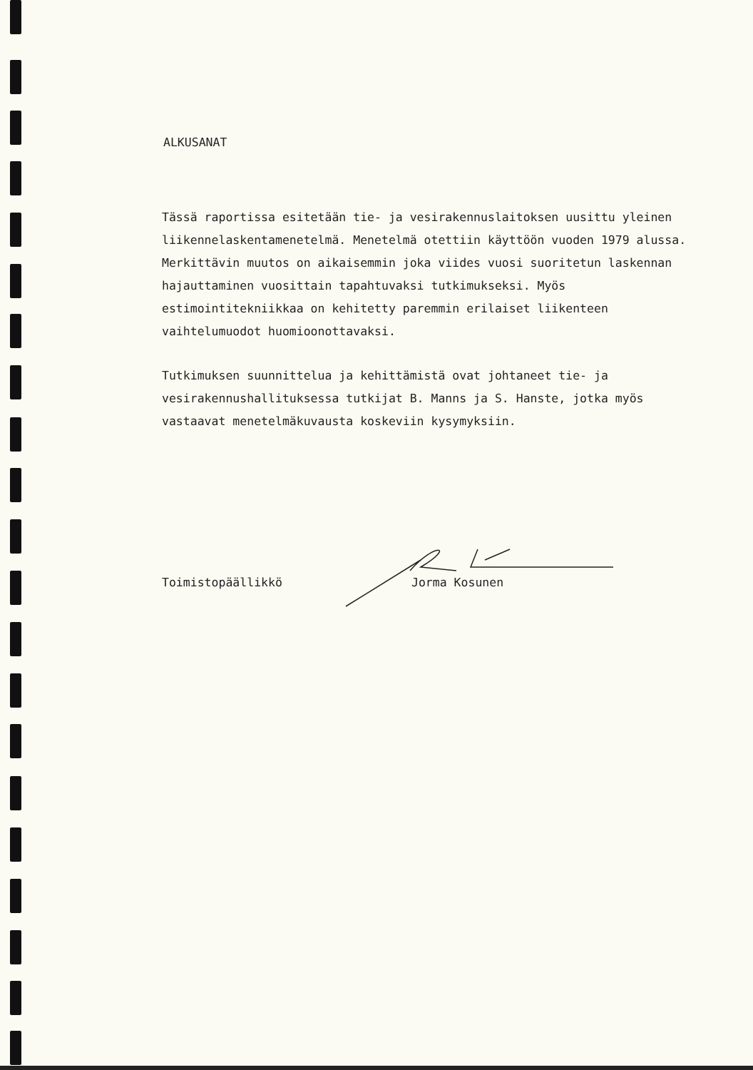ALKUSANAT
Tässä raportissa esitetään tie- ja vesirakennuslaitoksen uusittu yleinen liikennelaskentamenetelmä. Menetelmä otettiin käyttöön vuoden 1979 alussa. Merkittävin muutos on aikaisemmin joka viides vuosi suoritetun laskennan hajauttaminen vuosittain tapahtuvaksi tutkimukseksi. Myös estimointitekniikkaa on kehitetty paremmin erilaiset liikenteen vaihtelumuodot huomioonottavaksi.
Tutkimuksen suunnittelua ja kehittämistä ovat johtaneet tie- ja vesirakennushallituksessa tutkijat B. Manns ja S. Hanste, jotka myös vastaavat menetelmäkuvausta koskeviin kysymyksiin.
Toimistopäällikkö Jorma Kosunen